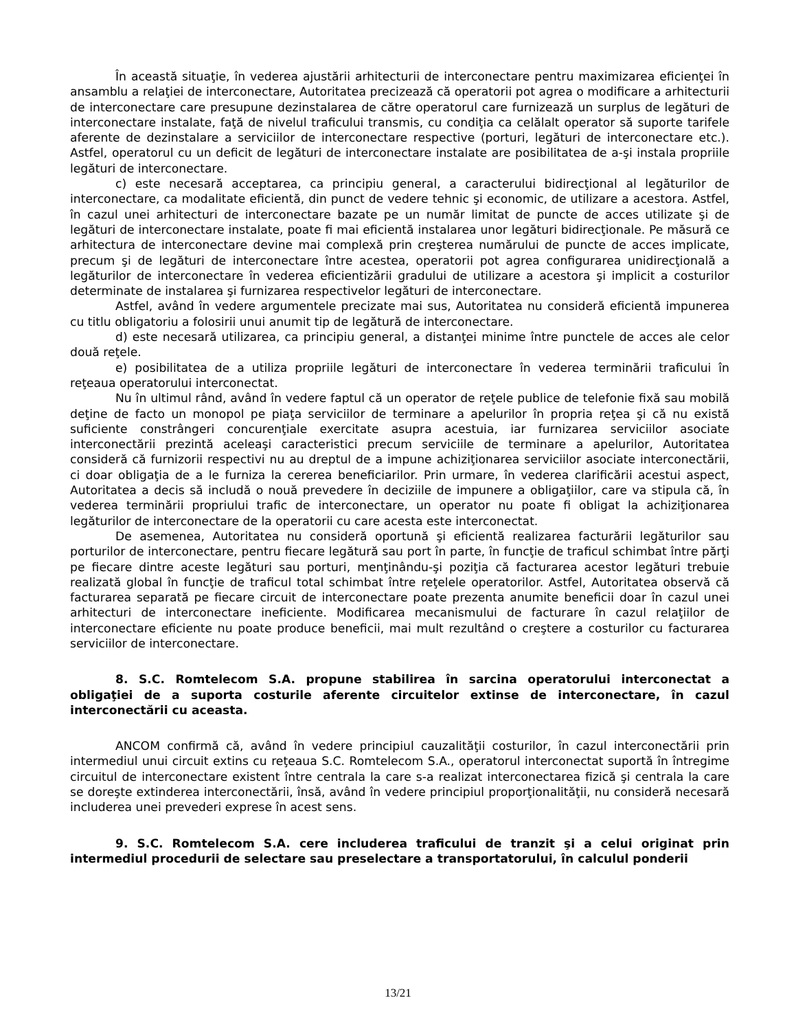În această situaţie, în vederea ajustării arhitecturii de interconectare pentru maximizarea eficienţei în ansamblu a relaţiei de interconectare, Autoritatea precizează că operatorii pot agrea o modificare a arhitecturii de interconectare care presupune dezinstalarea de către operatorul care furnizează un surplus de legături de interconectare instalate, faţă de nivelul traficului transmis, cu condiţia ca celălalt operator să suporte tarifele aferente de dezinstalare a serviciilor de interconectare respective (porturi, legături de interconectare etc.). Astfel, operatorul cu un deficit de legături de interconectare instalate are posibilitatea de a-şi instala propriile legături de interconectare.
c) este necesară acceptarea, ca principiu general, a caracterului bidirecţional al legăturilor de interconectare, ca modalitate eficientă, din punct de vedere tehnic şi economic, de utilizare a acestora. Astfel, în cazul unei arhitecturi de interconectare bazate pe un număr limitat de puncte de acces utilizate şi de legături de interconectare instalate, poate fi mai eficientă instalarea unor legături bidirecţionale. Pe măsură ce arhitectura de interconectare devine mai complexă prin creşterea numărului de puncte de acces implicate, precum şi de legături de interconectare între acestea, operatorii pot agrea configurarea unidirecţională a legăturilor de interconectare în vederea eficientizării gradului de utilizare a acestora şi implicit a costurilor determinate de instalarea şi furnizarea respectivelor legături de interconectare.
Astfel, având în vedere argumentele precizate mai sus, Autoritatea nu consideră eficientă impunerea cu titlu obligatoriu a folosirii unui anumit tip de legătură de interconectare.
d) este necesară utilizarea, ca principiu general, a distanţei minime între punctele de acces ale celor două reţele.
e) posibilitatea de a utiliza propriile legături de interconectare în vederea terminării traficului în reţeaua operatorului interconectat.
Nu în ultimul rând, având în vedere faptul că un operator de reţele publice de telefonie fixă sau mobilă deţine de facto un monopol pe piaţa serviciilor de terminare a apelurilor în propria reţea şi că nu există suficiente constrângeri concurenţiale exercitate asupra acestuia, iar furnizarea serviciilor asociate interconectării prezintă aceleaşi caracteristici precum serviciile de terminare a apelurilor, Autoritatea consideră că furnizorii respectivi nu au dreptul de a impune achiziţionarea serviciilor asociate interconectării, ci doar obligaţia de a le furniza la cererea beneficiarilor. Prin urmare, în vederea clarificării acestui aspect, Autoritatea a decis să includă o nouă prevedere în deciziile de impunere a obligaţiilor, care va stipula că, în vederea terminării propriului trafic de interconectare, un operator nu poate fi obligat la achiziţionarea legăturilor de interconectare de la operatorii cu care acesta este interconectat.
De asemenea, Autoritatea nu consideră oportună şi eficientă realizarea facturării legăturilor sau porturilor de interconectare, pentru fiecare legătură sau port în parte, în funcţie de traficul schimbat între părţi pe fiecare dintre aceste legături sau porturi, menţinându-şi poziţia că facturarea acestor legături trebuie realizată global în funcţie de traficul total schimbat între reţelele operatorilor. Astfel, Autoritatea observă că facturarea separată pe fiecare circuit de interconectare poate prezenta anumite beneficii doar în cazul unei arhitecturi de interconectare ineficiente. Modificarea mecanismului de facturare în cazul relaţiilor de interconectare eficiente nu poate produce beneficii, mai mult rezultând o creştere a costurilor cu facturarea serviciilor de interconectare.
8. S.C. Romtelecom S.A. propune stabilirea în sarcina operatorului interconectat a obligaţiei de a suporta costurile aferente circuitelor extinse de interconectare, în cazul interconectării cu aceasta.
ANCOM confirmă că, având în vedere principiul cauzalităţii costurilor, în cazul interconectării prin intermediul unui circuit extins cu reţeaua S.C. Romtelecom S.A., operatorul interconectat suportă în întregime circuitul de interconectare existent între centrala la care s-a realizat interconectarea fizică şi centrala la care se doreşte extinderea interconectării, însă, având în vedere principiul proporţionalităţii, nu consideră necesară includerea unei prevederi exprese în acest sens.
9. S.C. Romtelecom S.A. cere includerea traficului de tranzit şi a celui originat prin intermediul procedurii de selectare sau preselectare a transportatorului, în calculul ponderii
13/21